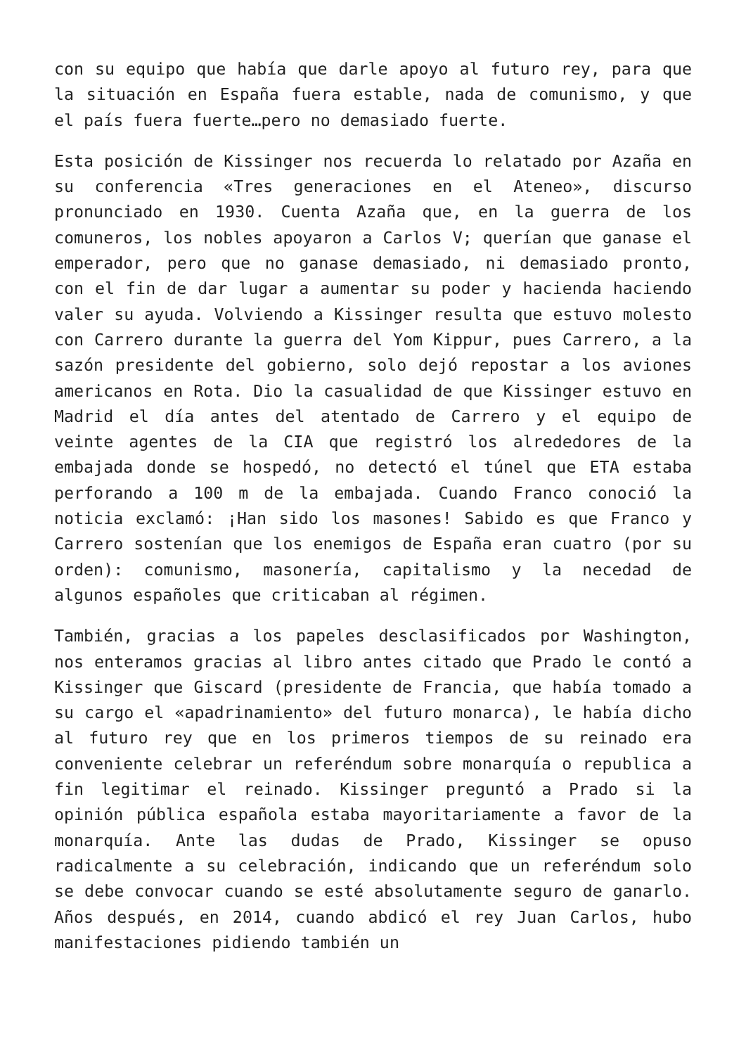con su equipo que había que darle apoyo al futuro rey, para que la situación en España fuera estable, nada de comunismo, y que el país fuera fuerte…pero no demasiado fuerte.
Esta posición de Kissinger nos recuerda lo relatado por Azaña en su conferencia «Tres generaciones en el Ateneo», discurso pronunciado en 1930. Cuenta Azaña que, en la guerra de los comuneros, los nobles apoyaron a Carlos V; querían que ganase el emperador, pero que no ganase demasiado, ni demasiado pronto, con el fin de dar lugar a aumentar su poder y hacienda haciendo valer su ayuda. Volviendo a Kissinger resulta que estuvo molesto con Carrero durante la guerra del Yom Kippur, pues Carrero, a la sazón presidente del gobierno, solo dejó repostar a los aviones americanos en Rota. Dio la casualidad de que Kissinger estuvo en Madrid el día antes del atentado de Carrero y el equipo de veinte agentes de la CIA que registró los alrededores de la embajada donde se hospedó, no detectó el túnel que ETA estaba perforando a 100 m de la embajada. Cuando Franco conoció la noticia exclamó: ¡Han sido los masones! Sabido es que Franco y Carrero sostenían que los enemigos de España eran cuatro (por su orden): comunismo, masonería, capitalismo y la necedad de algunos españoles que criticaban al régimen.
También, gracias a los papeles desclasificados por Washington, nos enteramos gracias al libro antes citado que Prado le contó a Kissinger que Giscard (presidente de Francia, que había tomado a su cargo el «apadrinamiento» del futuro monarca), le había dicho al futuro rey que en los primeros tiempos de su reinado era conveniente celebrar un referéndum sobre monarquía o republica a fin legitimar el reinado. Kissinger preguntó a Prado si la opinión pública española estaba mayoritariamente a favor de la monarquía. Ante las dudas de Prado, Kissinger se opuso radicalmente a su celebración, indicando que un referéndum solo se debe convocar cuando se esté absolutamente seguro de ganarlo. Años después, en 2014, cuando abdicó el rey Juan Carlos, hubo manifestaciones pidiendo también un